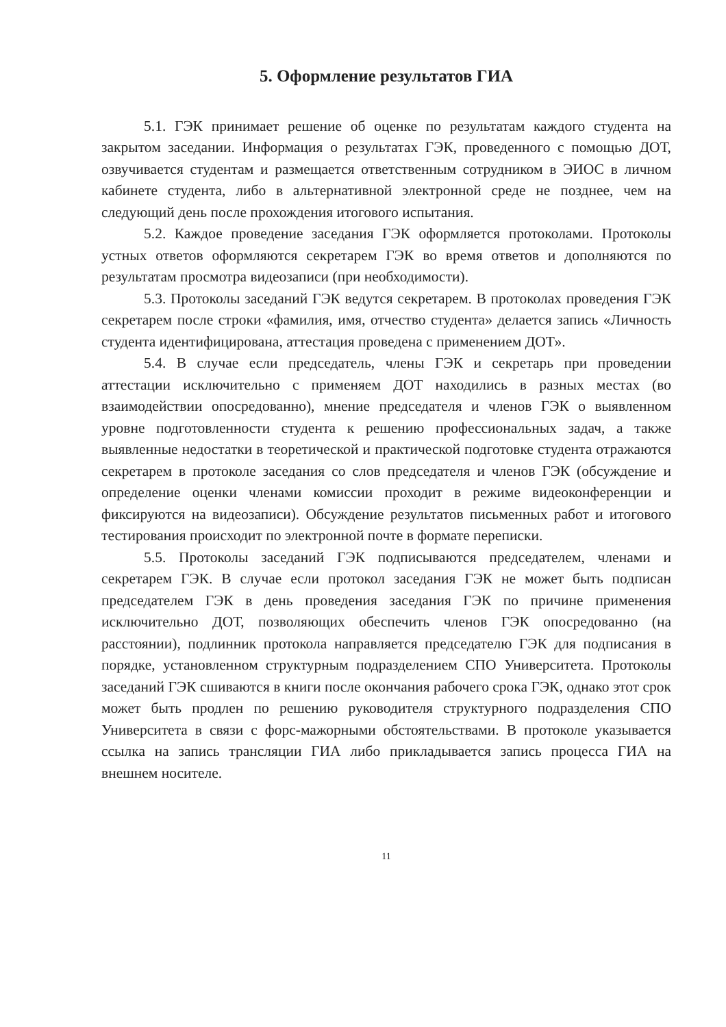5. Оформление результатов ГИА
5.1. ГЭК принимает решение об оценке по результатам каждого студента на закрытом заседании. Информация о результатах ГЭК, проведенного с помощью ДОТ, озвучивается студентам и размещается ответственным сотрудником в ЭИОС в личном кабинете студента, либо в альтернативной электронной среде не позднее, чем на следующий день после прохождения итогового испытания.
5.2. Каждое проведение заседания ГЭК оформляется протоколами. Протоколы устных ответов оформляются секретарем ГЭК во время ответов и дополняются по результатам просмотра видеозаписи (при необходимости).
5.3. Протоколы заседаний ГЭК ведутся секретарем. В протоколах проведения ГЭК секретарем после строки «фамилия, имя, отчество студента» делается запись «Личность студента идентифицирована, аттестация проведена с применением ДОТ».
5.4. В случае если председатель, члены ГЭК и секретарь при проведении аттестации исключительно с применяем ДОТ находились в разных местах (во взаимодействии опосредованно), мнение председателя и членов ГЭК о выявленном уровне подготовленности студента к решению профессиональных задач, а также выявленные недостатки в теоретической и практической подготовке студента отражаются секретарем в протоколе заседания со слов председателя и членов ГЭК (обсуждение и определение оценки членами комиссии проходит в режиме видеоконференции и фиксируются на видеозаписи). Обсуждение результатов письменных работ и итогового тестирования происходит по электронной почте в формате переписки.
5.5. Протоколы заседаний ГЭК подписываются председателем, членами и секретарем ГЭК. В случае если протокол заседания ГЭК не может быть подписан председателем ГЭК в день проведения заседания ГЭК по причине применения исключительно ДОТ, позволяющих обеспечить членов ГЭК опосредованно (на расстоянии), подлинник протокола направляется председателю ГЭК для подписания в порядке, установленном структурным подразделением СПО Университета. Протоколы заседаний ГЭК сшиваются в книги после окончания рабочего срока ГЭК, однако этот срок может быть продлен по решению руководителя структурного подразделения СПО Университета в связи с форс-мажорными обстоятельствами. В протоколе указывается ссылка на запись трансляции ГИА либо прикладывается запись процесса ГИА на внешнем носителе.
11